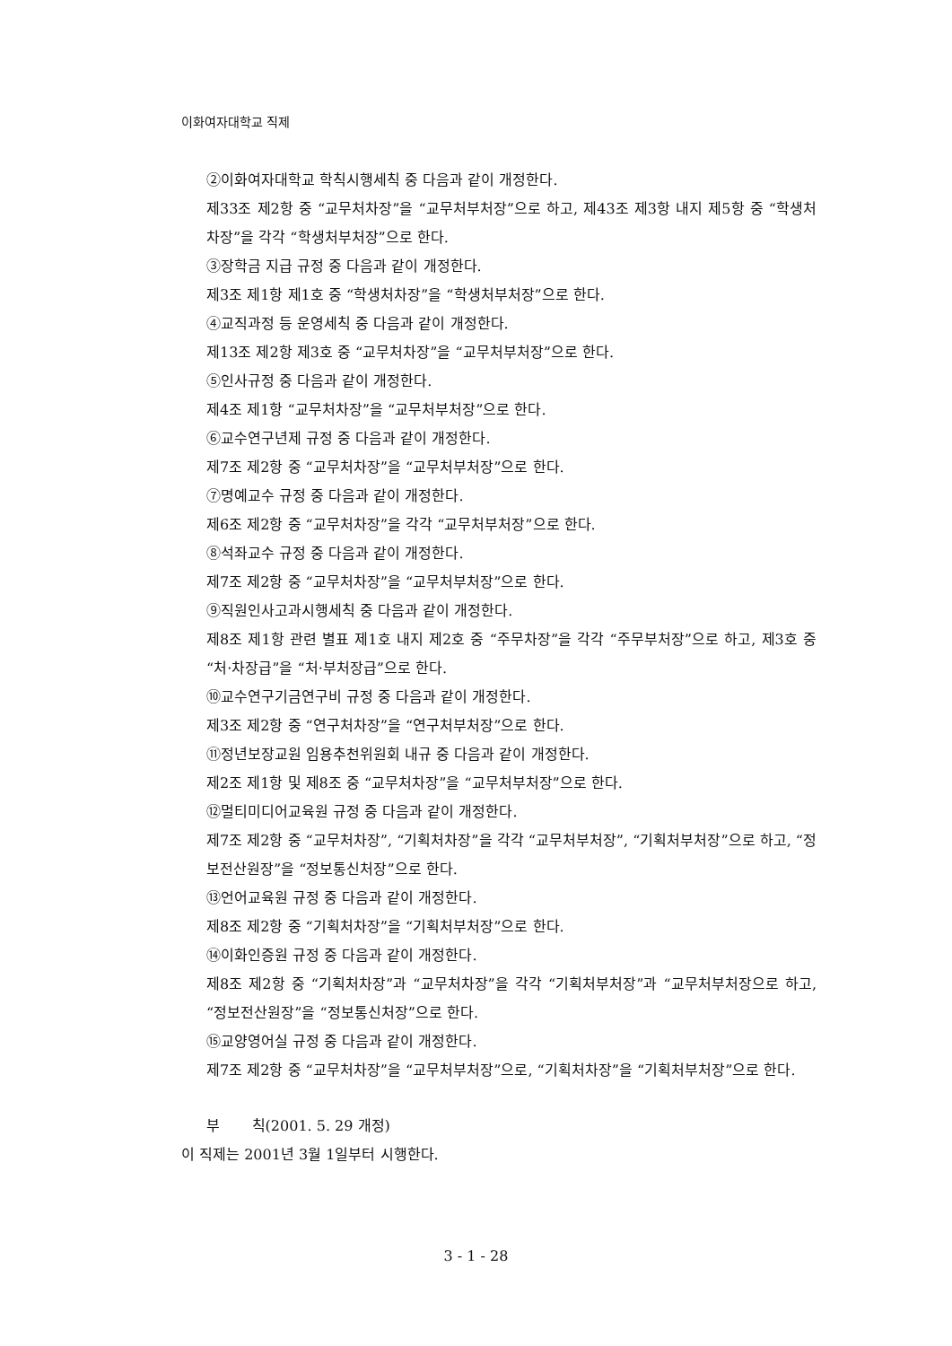이화여자대학교 직제
②이화여자대학교 학칙시행세칙 중 다음과 같이 개정한다.
제33조 제2항 중 “교무처차장”을 “교무처부처장”으로 하고, 제43조 제3항 내지 제5항 중 “학생처차장”을 각각 “학생처부처장”으로 한다.
③장학금 지급 규정 중 다음과 같이 개정한다.
제3조 제1항 제1호 중 “학생처차장”을 “학생처부처장”으로 한다.
④교직과정 등 운영세칙 중 다음과 같이 개정한다.
제13조 제2항 제3호 중 “교무처차장”을 “교무처부처장”으로 한다.
⑤인사규정 중 다음과 같이 개정한다.
제4조 제1항 “교무처차장”을 “교무처부처장”으로 한다.
⑥교수연구년제 규정 중 다음과 같이 개정한다.
제7조 제2항 중 “교무처차장”을 “교무처부처장”으로 한다.
⑦명예교수 규정 중 다음과 같이 개정한다.
제6조 제2항 중 “교무처차장”을 각각 “교무처부처장”으로 한다.
⑧석좌교수 규정 중 다음과 같이 개정한다.
제7조 제2항 중 “교무처차장”을 “교무처부처장”으로 한다.
⑨직원인사고과시행세칙 중 다음과 같이 개정한다.
제8조 제1항 관련 별표 제1호 내지 제2호 중 “주무차장”을 각각 “주무부처장”으로 하고, 제3호 중 “처·차장급”을 “처·부처장급”으로 한다.
⑩교수연구기금연구비 규정 중 다음과 같이 개정한다.
제3조 제2항 중 “연구처차장”을 “연구처부처장”으로 한다.
⑪정년보장교원 임용추천위원회 내규 중 다음과 같이 개정한다.
제2조 제1항 및 제8조 중 “교무처차장”을 “교무처부처장”으로 한다.
⑫멀티미디어교육원 규정 중 다음과 같이 개정한다.
제7조 제2항 중 “교무처차장”, “기획처차장”을 각각 “교무처부처장”, “기획처부처장”으로 하고, “정보전산원장”을 “정보통신처장”으로 한다.
⑬언어교육원 규정 중 다음과 같이 개정한다.
제8조 제2항 중 “기획처차장”을 “기획처부처장”으로 한다.
⑭이화인증원 규정 중 다음과 같이 개정한다.
제8조 제2항 중 “기획처차장”과 “교무처차장”을 각각 “기획처부처장”과 “교무처부처장으로 하고, “정보전산원장”을 “정보통신처장”으로 한다.
⑮교양영어실 규정 중 다음과 같이 개정한다.
제7조 제2항 중 “교무처차장”을 “교무처부처장”으로, “기획처차장”을 “기획처부처장”으로 한다.
부 칙(2001. 5. 29 개정)
이 직제는 2001년 3월 1일부터 시행한다.
3 - 1 - 28